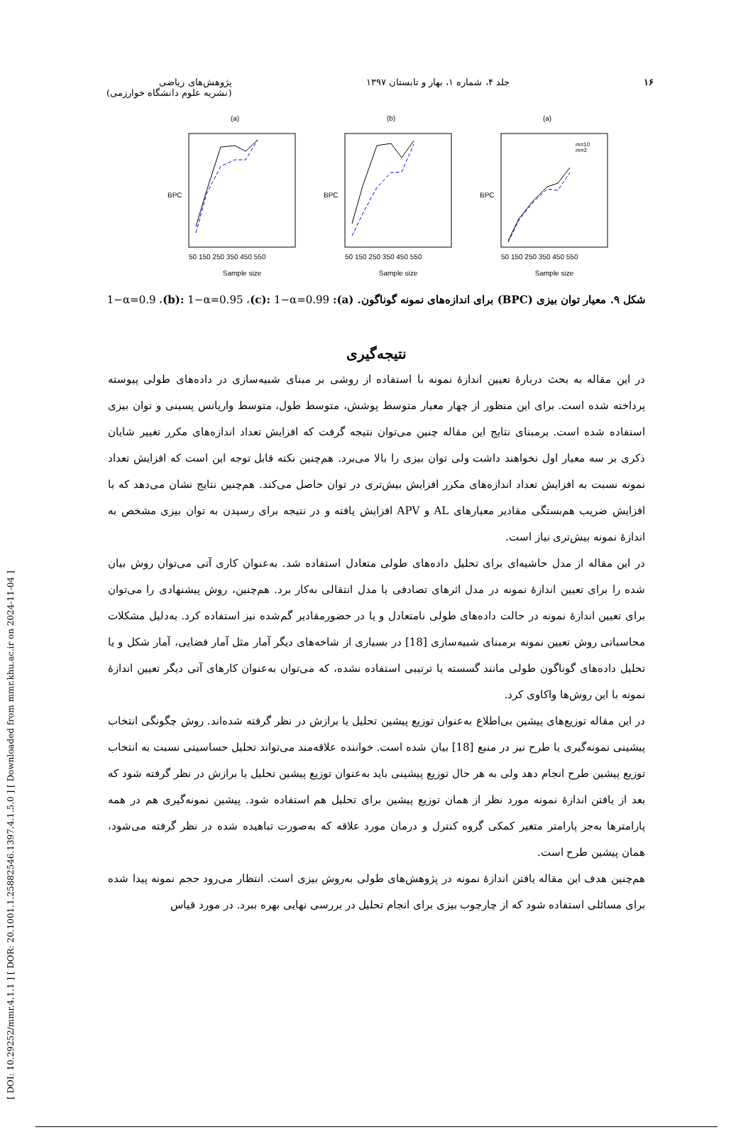[ DOI: 10.29252/mmr.4.1.1 ] [ DOR: 20.1001.1.25882546.1397.4.1.5.0 ] [ Downloaded from mmr.khu.ac.ir on 2024-11-04 ]
۱۶ جلد ۴، شماره ۱، بهار و تابستان ۱۳۹۷ پژوهش‌های ریاضی
(نشریه علوم دانشگاه خوارزمی)
(a)
Sample size
BPC
50 150 250 350 450 550
(b)
Sample size
BPC
50 150 250 350 450 550
(a)
m=10
m=3
Sample size
BPC
50 150 250 350 450 550
شکل ۹. معیار توان بیزی (BPC) برای اندازه‌های نمونه گوناگون. (a): 1−α=0.9 ،(b): 1−α=0.95 ،(c): 1−α=0.99
نتیجه‌گیری
در این مقاله به بحث دربارۀ تعیین اندازۀ نمونه با استفاده از روشی بر مبنای شبیه‌سازی در داده‌های طولی پیوسته پرداخته شده است. برای این منظور از چهار معیار متوسط پوشش، متوسط طول، متوسط واریانس پسینی و توان بیزی استفاده شده است. برمبنای نتایج این مقاله چنین می‌توان نتیجه گرفت که افزایش تعداد اندازه‌های مکرر تغییر شایان ذکری بر سه معیار اول نخواهند داشت ولی توان بیزی را بالا می‌برد. هم‌چنین نکته قابل توجه این است که افزایش تعداد نمونه نسبت به افزایش تعداد اندازه‌های مکرر افزایش بیش‌تری در توان حاصل می‌کند. هم‌چنین نتایج نشان می‌دهد که با افزایش ضریب هم‌بستگی مقادیر معیارهای AL و APV افزایش یافته و در نتیجه برای رسیدن به توان بیزی مشخص به اندازۀ نمونه بیش‌تری نیاز است.
در این مقاله از مدل حاشیه‌ای برای تحلیل داده‌های طولی متعادل استفاده شد. به‌عنوان کاری آتی می‌توان روش بیان شده را برای تعیین اندازۀ نمونه در مدل اثرهای تصادفی یا مدل انتقالی به‌کار برد. هم‌چنین، روش پیشنهادی را می‌توان برای تعیین اندازۀ نمونه در حالت داده‌های طولی نامتعادل و یا در حضورمقادیر گم‌شده نیز استفاده کرد. به‌دلیل مشکلات محاسباتی روش تعیین نمونه برمبنای شبیه‌سازی [18] در بسیاری از شاخه‌های دیگر آمار مثل آمار فضایی، آمار شکل و یا تحلیل داده‌های گوناگون طولی مانند گسسته یا ترتیبی استفاده نشده، که می‌توان به‌عنوان کارهای آتی دیگر تعیین اندازۀ نمونه با این روش‌ها واکاوی کرد.
در این مقاله توزیع‌های پیشین بی‌اطلاع به‌عنوان توزیع پیشین تحلیل یا برازش در نظر گرفته شده‌اند. روش چگونگی انتخاب پیشینی نمونه‌گیری یا طرح نیز در منبع [18] بیان شده است. خواننده علاقه‌مند می‌تواند تحلیل حساسیتی نسبت به انتخاب توزیع پیشین طرح انجام دهد ولی به هر حال توزیع پیشینی باید به‌عنوان توزیع پیشین تحلیل یا برازش در نظر گرفته شود که بعد از یافتن اندازۀ نمونه مورد نظر از همان توزیع پیشین برای تحلیل هم استفاده شود. پیشین نمونه‌گیری هم در همه پارامترها به‌جز پارامتر متغیر کمکی گروه کنترل و درمان مورد علاقه که به‌صورت تباهیده شده در نظر گرفته می‌شود، همان پیشین طرح است.
هم‌چنین هدف این مقاله یافتن اندازۀ نمونه در پژوهش‌های طولی به‌روش بیزی است. انتظار می‌رود حجم نمونه پیدا شده برای مسائلی استفاده شود که از چارچوب بیزی برای انجام تحلیل در بررسی نهایی بهره ببرد. در مورد قیاس